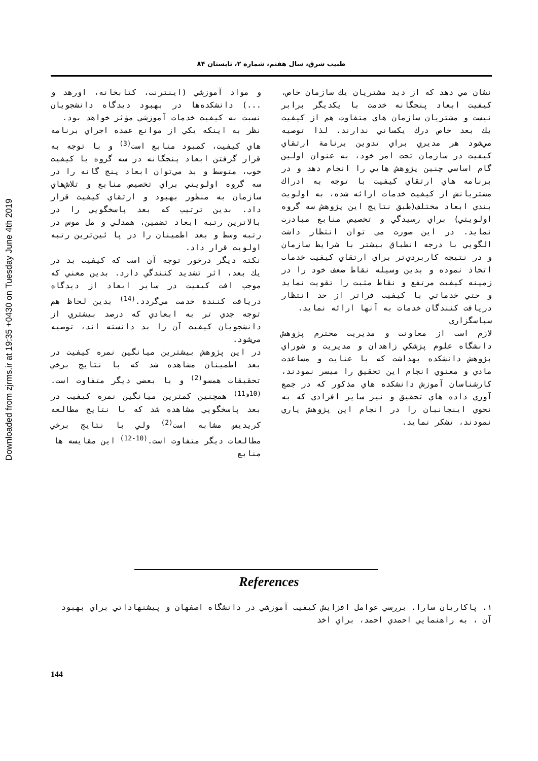Downloaded from zjrms.ir at 19:35 +0430 on Tuesday June 4th 2019
طبيب شرق، سال هفتم، شماره ۲، تابستان ۸۴
و مواد آموزشي (اينترنت، كتابخانه، اورهد و ...) دانشكده‌ها در بهبود ديدگاه دانشجويان نسبت به كيفيت خدمات آموزشي مؤثر خواهد بود.
نظر به اينكه يكي از موانع عمده اجراي برنامه هاي كيفيت، كمبود منابع است<sup>(3)</sup> و با توجه به قرار گرفتن ابعاد پنجگانه در سه گروه با كيفيت خوب، متوسط و بد مي‌توان ابعاد پنج گانه را در سه گروه اولويتي براي تخصيص منابع و تلاش‌هاي سازمان به منظور بهبود و ارتقاي كيفيت قرار داد. بدين ترتيب كه بعد پاسخگويي را در بالاترين رتبه ابعاد تضمين، همدلي و مل موس در رتبه وسط و بعد اطمينان را در پا ئين‌ترين رتبه اولويت قرار داد.
نكته ديگر درخور توجه آن است كه كيفيت بد در يك بعد، اثر تشديد كنندگي دارد. بدين معني كه موجب افت كيفيت در ساير ابعاد از ديدگاه دريافت كنندة خدمت مي‌گردد.<sup>(14)</sup> بدين لحاظ هم توجه جدي تر به ابعادي كه درصد بيشتري از دانشجويان كيفيت آن را بد دانسته اند، توصيه مي‌شود.
در اين پژوهش بيشترين ميانگين نمره كيفيت در بعد اطمينان مشاهده شد كه با نتايج برخي تحقيقات همسو<sup>(2)</sup> و با بعضي ديگر متفاوت است.<sup>(10و11)</sup> همچنين كمترين ميانگين نمره كيفيت در بعد پاسخگويي مشاهده شد كه با نتايج مطالعه كريديس مشابه است<sup>(2)</sup> ولي با نتايج برخي مطالعات ديگر متفاوت است.<sup>(10-12)</sup> اين مقايسه ها
منابع
نشان مي دهد كه از ديد مشتريان يك سازمان خاص، كيفيت ابعاد پنجگانه خدمت با يكديگر برابر نيست و مشتريان سازمان هاي متفاوت هم از كيفيت يك بعد خاص درك يكساني ندارند. لذا توصيه مي‌شود هر مديري براي تدوين برنامة ارتقاي كيفيت در سازمان تحت امر خود، به عنوان اولين گام اساسي چنين پژوهش هايي را انجام دهد و در برنامه هاي ارتقاي كيفيت با توجه به ادراك مشتريانش از كيفيت خدمات ارائه شده، به اولويت بندي ابعاد مختلف(طبق نتايج اين پژوهش سه گروه اولويتي) براي رسيدگي و تخصيص منابع مبادرت نمايد. در اين صورت مي توان انتظار داشت الگويي با درجه انطباق بيشتر با شرايط سازمان و در نتيجه كاربردي‌تر براي ارتقاي كيفيت خدمات اتخاذ نموده و بدين وسيله نقاط ضعف خود را در زمينه كيفيت مرتفع و نقاط مثبت را تقويت نمايد و حتي خدماتي با كيفيت فراتر از حد انتظار دريافت كنندگان خدمات به آنها ارائه نمايد.
سپاسگزاري
لازم است از معاونت و مديريت محترم پژوهش دانشگاه علوم پزشكي زاهدان و مديريت و شوراي پژوهش دانشكده بهداشت كه با عنايت و مساعدت مادي و معنوي انجام اين تحقيق را ميسر نمودند، كارشناسان آموزش دانشكده هاي مذكور كه در جمع آوري داده هاي تحقيق و نيز ساير افرادي كه به نحوي اينجانبان را در انجام اين پژوهش ياري نمودند، تشكر نمايد.
References
۱. پاكاريان سارا. بررسي عوامل افزايش كيفيت آموزشي در دانشگاه اصفهان و پيشنهاداتي براي بهبود آن ، به راهنمايي احمدي احمد، براي اخذ
144